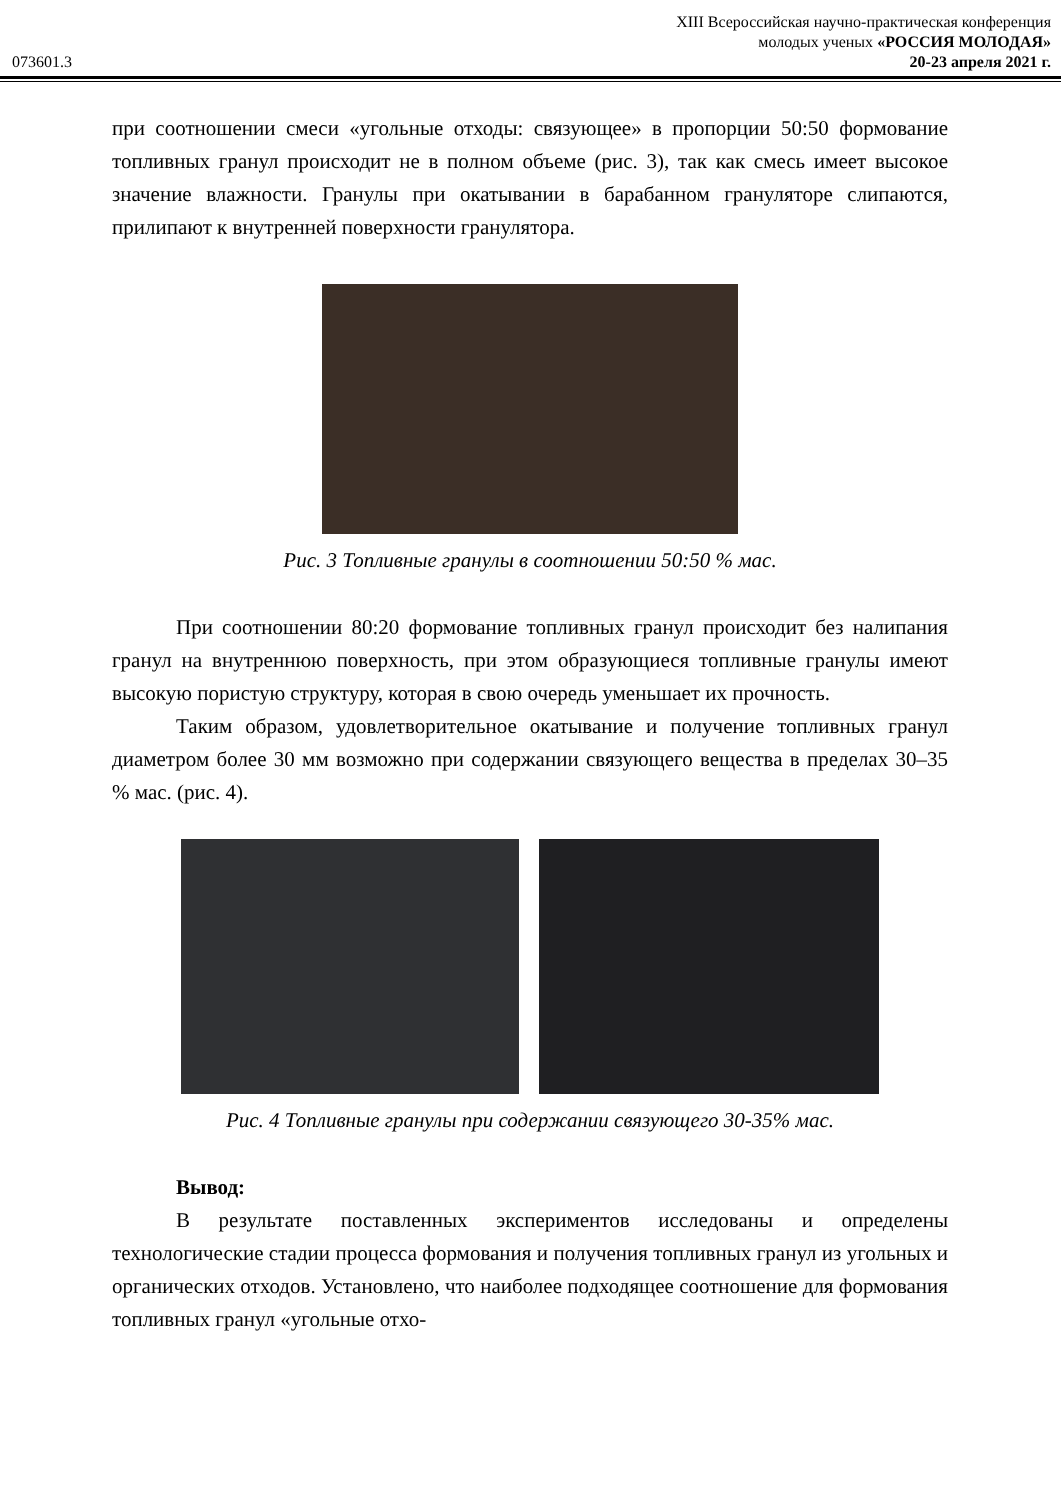XIII Всероссийская научно-практическая конференция
молодых ученых «РОССИЯ МОЛОДАЯ»
073601.3 20-23 апреля 2021 г.
при соотношении смеси «угольные отходы: связующее» в пропорции 50:50 формование топливных гранул происходит не в полном объеме (рис. 3), так как смесь имеет высокое значение влажности. Гранулы при окатывании в барабанном грануляторе слипаются, прилипают к внутренней поверхности гранулятора.
Рис. 3 Топливные гранулы в соотношении 50:50 % мас.
При соотношении 80:20 формование топливных гранул происходит без налипания гранул на внутреннюю поверхность, при этом образующиеся топливные гранулы имеют высокую пористую структуру, которая в свою очередь уменьшает их прочность.
Таким образом, удовлетворительное окатывание и получение топливных гранул диаметром более 30 мм возможно при содержании связующего вещества в пределах 30–35 % мас. (рис. 4).
Рис. 4 Топливные гранулы при содержании связующего 30-35% мас.
Вывод:
В результате поставленных экспериментов исследованы и определены технологические стадии процесса формования и получения топливных гранул из угольных и органических отходов. Установлено, что наиболее подходящее соотношение для формования топливных гранул «угольные отхо-